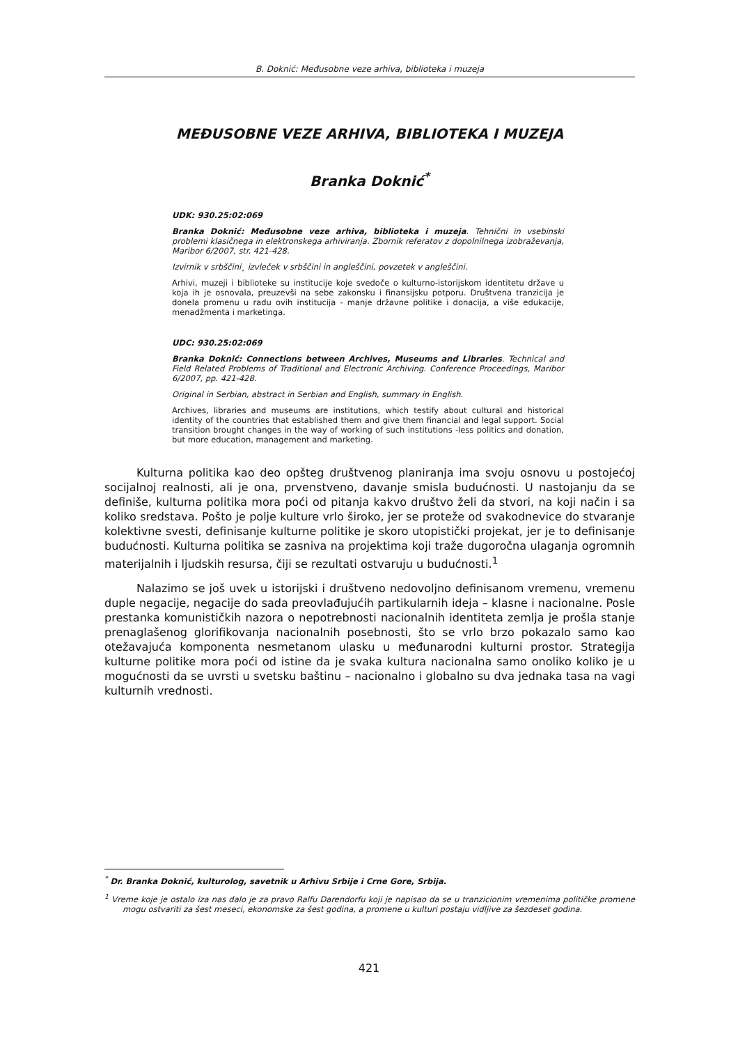B. Doknić: Međusobne veze arhiva, biblioteka i muzeja
MEĐUSOBNE VEZE ARHIVA, BIBLIOTEKA I MUZEJA
Branka Doknić<sup>*</sup>
UDK: 930.25:02:069
Branka Doknić: Međusobne veze arhiva, biblioteka i muzeja. Tehnični in vsebinski problemi klasičnega in elektronskega arhiviranja. Zbornik referatov z dopolnilnega izobraževanja, Maribor 6/2007, str. 421-428.
Izvirnik v srbščini¸ izvleček v srbščini in angleščini, povzetek v angleščini.
Arhivi, muzeji i biblioteke su institucije koje svedoče o kulturno-istorijskom identitetu države u koja ih je osnovala, preuzevši na sebe zakonsku i finansijsku potporu. Društvena tranzicija je donela promenu u radu ovih institucija - manje državne politike i donacija, a više edukacije, menadžmenta i marketinga.
UDC: 930.25:02:069
Branka Doknić: Connections between Archives, Museums and Libraries. Technical and Field Related Problems of Traditional and Electronic Archiving. Conference Proceedings, Maribor 6/2007, pp. 421-428.
Original in Serbian, abstract in Serbian and English, summary in English.
Archives, libraries and museums are institutions, which testify about cultural and historical identity of the countries that established them and give them financial and legal support. Social transition brought changes in the way of working of such institutions -less politics and donation, but more education, management and marketing.
Kulturna politika kao deo opšteg društvenog planiranja ima svoju osnovu u postojećoj socijalnoj realnosti, ali je ona, prvenstveno, davanje smisla budućnosti. U nastojanju da se definiše, kulturna politika mora poći od pitanja kakvo društvo želi da stvori, na koji način i sa koliko sredstava. Pošto je polje kulture vrlo široko, jer se proteže od svakodnevice do stvaranje kolektivne svesti, definisanje kulturne politike je skoro utopistički projekat, jer je to definisanje budućnosti. Kulturna politika se zasniva na projektima koji traže dugoročna ulaganja ogromnih materijalnih i ljudskih resursa, čiji se rezultati ostvaruju u budućnosti.<sup>1</sup>
Nalazimo se još uvek u istorijski i društveno nedovoljno definisanom vremenu, vremenu duple negacije, negacije do sada preovlađujućih partikularnih ideja – klasne i nacionalne. Posle prestanka komunističkih nazora o nepotrebnosti nacionalnih identiteta zemlja je prošla stanje prenaglašenog glorifikovanja nacionalnih posebnosti, što se vrlo brzo pokazalo samo kao otežavajuća komponenta nesmetanom ulasku u međunarodni kulturni prostor. Strategija kulturne politike mora poći od istine da je svaka kultura nacionalna samo onoliko koliko je u mogućnosti da se uvrsti u svetsku baštinu – nacionalno i globalno su dva jednaka tasa na vagi kulturnih vrednosti.
<sup>*</sup> Dr. Branka Doknić, kulturolog, savetnik u Arhivu Srbije i Crne Gore, Srbija.
<sup>1</sup> Vreme koje je ostalo iza nas dalo je za pravo Ralfu Darendorfu koji je napisao da se u tranzicionim vremenima političke promene mogu ostvariti za šest meseci, ekonomske za šest godina, a promene u kulturi postaju vidljive za šezdeset godina.
421